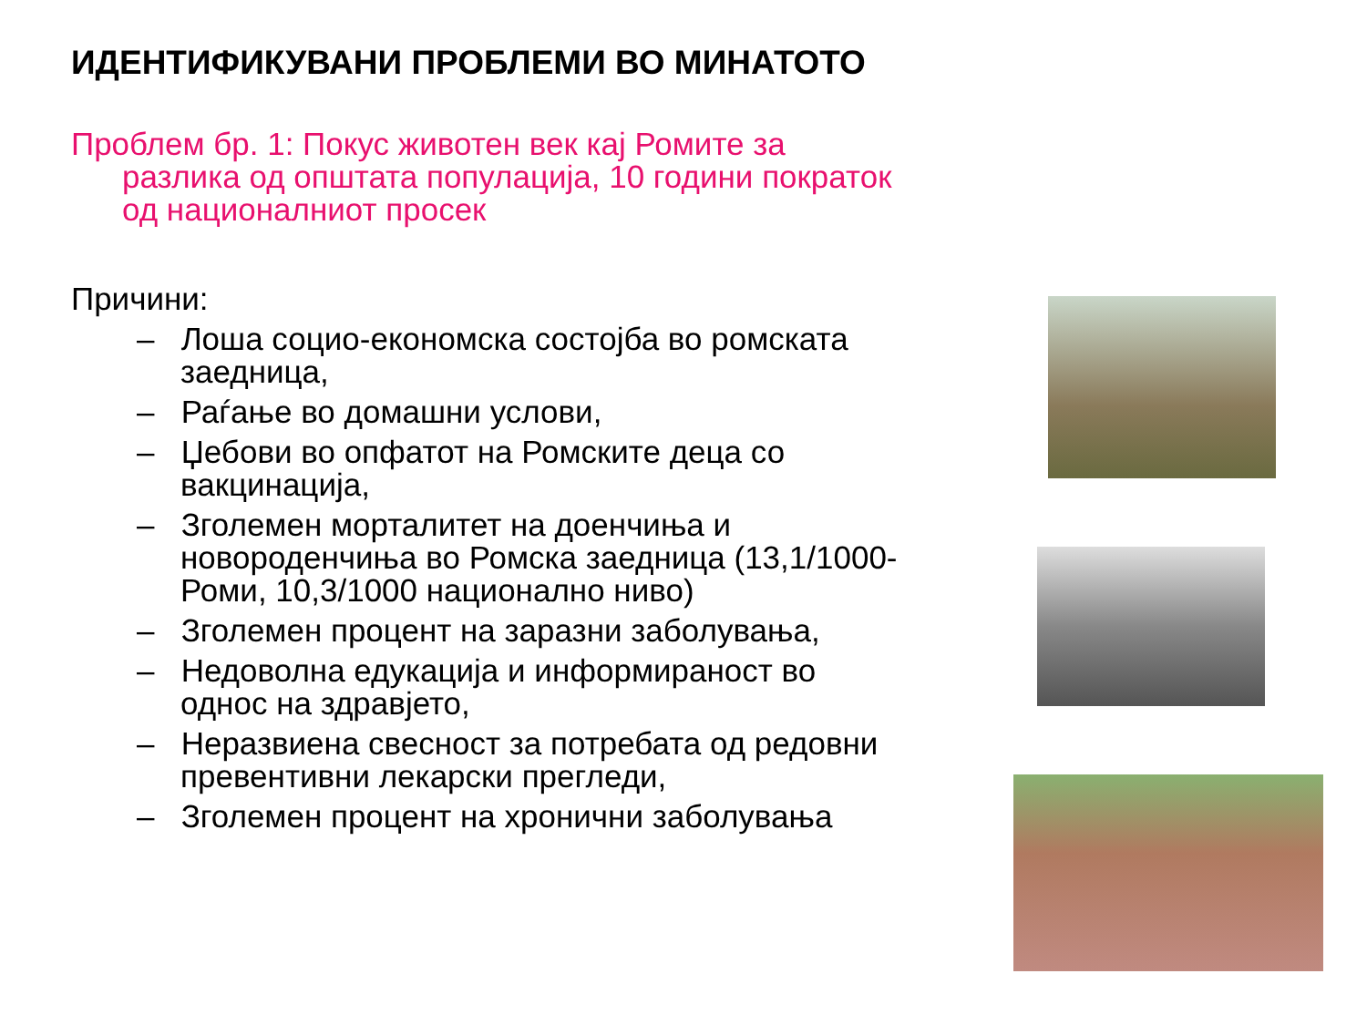ИДЕНТИФИКУВАНИ ПРОБЛЕМИ ВО МИНАТОТО
Проблем бр. 1: Покус животен век кај Ромите за разлика од општата популација, 10 години пократок од националниот просек
Причини:
– Лоша социо-економска состојба во ромската заедница,
– Раѓање во домашни услови,
– Џебови во опфатот на Ромските деца со вакцинација,
– Зголемен морталитет на доенчиња и новороденчиња во Ромска заедница (13,1/1000-Роми, 10,3/1000 национално ниво)
– Зголемен процент на заразни заболувања,
– Недоволна едукација и информираност во однос на здравјето,
– Неразвиена свесност за потребата од редовни превентивни лекарски прегледи,
– Зголемен процент на хронични заболувања